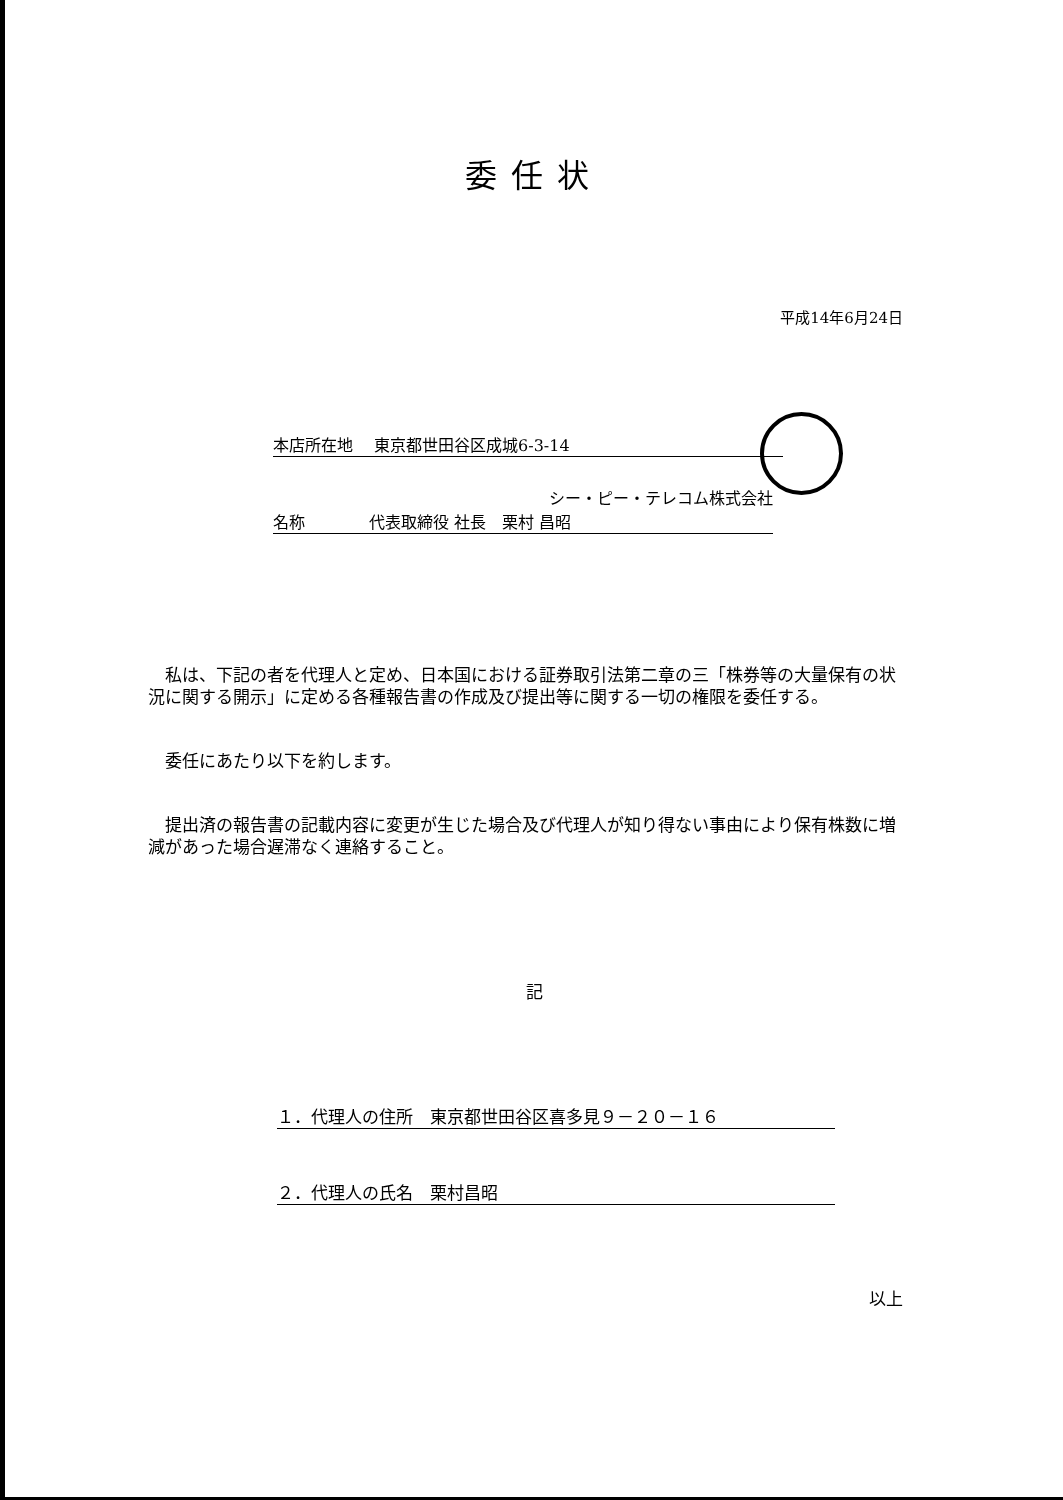委任状
平成14年6月24日
本店所在地　 東京都世田谷区成城6-3-14
シー・ピー・テレコム株式会社
名称　　　　代表取締役 社長　栗村 昌昭
　私は、下記の者を代理人と定め、日本国における証券取引法第二章の三「株券等の大量保有の状況に関する開示」に定める各種報告書の作成及び提出等に関する一切の権限を委任する。
　委任にあたり以下を約します。
　提出済の報告書の記載内容に変更が生じた場合及び代理人が知り得ない事由により保有株数に増減があった場合遅滞なく連絡すること。
記
１．代理人の住所　東京都世田谷区喜多見９－２０－１６
２．代理人の氏名　栗村昌昭
以上